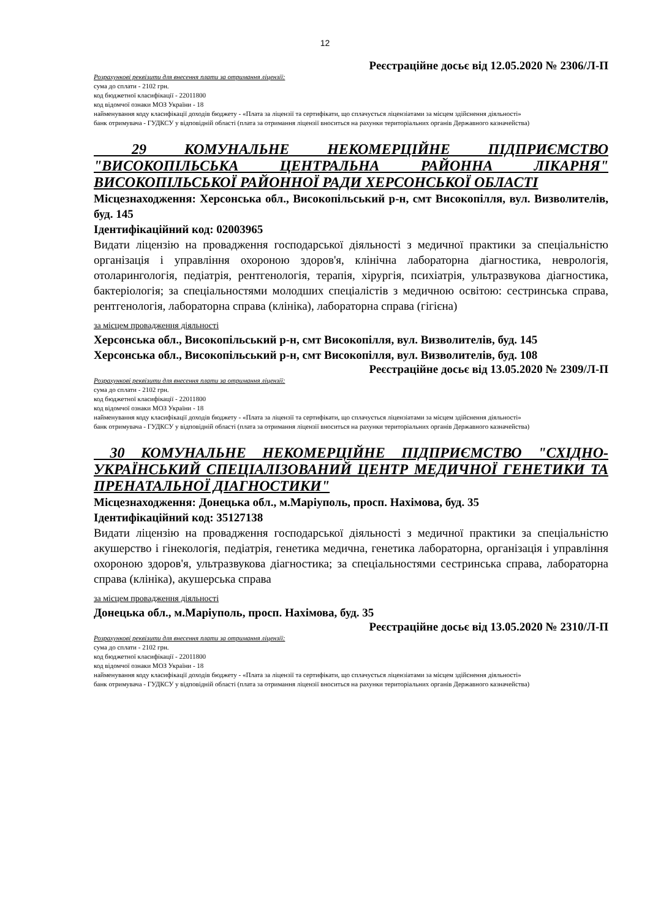12
Реєстраційне досьє від 12.05.2020 № 2306/Л-П
Розрахункові реквізити для внесення плати за отримання ліцензії:
сума до сплати - 2102 грн.
код бюджетної класифікації - 22011800
код відомчої ознаки МОЗ України - 18
найменування коду класифікації доходів бюджету - «Плата за ліцензії та сертифікати, що сплачується ліцензіатами за місцем здійснення діяльності»
банк отримувача - ГУДКСУ у відповідній області (плата за отримання ліцензії вноситься на рахунки територіальних органів Державного казначейства)
29 КОМУНАЛЬНЕ НЕКОМЕРЦІЙНЕ ПІДПРИЄМСТВО "ВИСОКОПІЛЬСЬКА ЦЕНТРАЛЬНА РАЙОННА ЛІКАРНЯ" ВИСОКОПІЛЬСЬКОЇ РАЙОННОЇ РАДИ ХЕРСОНСЬКОЇ ОБЛАСТІ
Місцезнаходження: Херсонська обл., Високопільський р-н, смт Високопілля, вул. Визволителів, буд. 145
Ідентифікаційний код: 02003965
Видати ліцензію на провадження господарської діяльності з медичної практики за спеціальністю організація і управління охороною здоров'я, клінічна лабораторна діагностика, неврологія, отоларингологія, педіатрія, рентгенологія, терапія, хірургія, психіатрія, ультразвукова діагностика, бактеріологія; за спеціальностями молодших спеціалістів з медичною освітою: сестринська справа, рентгенологія, лабораторна справа (клініка), лабораторна справа (гігієна)
за місцем провадження діяльності
Херсонська обл., Високопільський р-н, смт Високопілля, вул. Визволителів, буд. 145
Херсонська обл., Високопільський р-н, смт Високопілля, вул. Визволителів, буд. 108
Реєстраційне досьє від 13.05.2020 № 2309/Л-П
Розрахункові реквізити для внесення плати за отримання ліцензії:
сума до сплати - 2102 грн.
код бюджетної класифікації - 22011800
код відомчої ознаки МОЗ України - 18
найменування коду класифікації доходів бюджету - «Плата за ліцензії та сертифікати, що сплачується ліцензіатами за місцем здійснення діяльності»
банк отримувача - ГУДКСУ у відповідній області (плата за отримання ліцензії вноситься на рахунки територіальних органів Державного казначейства)
30 КОМУНАЛЬНЕ НЕКОМЕРЦІЙНЕ ПІДПРИЄМСТВО "СХІДНО-УКРАЇНСЬКИЙ СПЕЦІАЛІЗОВАНИЙ ЦЕНТР МЕДИЧНОЇ ГЕНЕТИКИ ТА ПРЕНАТАЛЬНОЇ ДІАГНОСТИКИ"
Місцезнаходження: Донецька обл., м.Маріуполь, просп. Нахімова, буд. 35
Ідентифікаційний код: 35127138
Видати ліцензію на провадження господарської діяльності з медичної практики за спеціальністю акушерство і гінекологія, педіатрія, генетика медична, генетика лабораторна, організація і управління охороною здоров'я, ультразвукова діагностика; за спеціальностями сестринська справа, лабораторна справа (клініка), акушерська справа
за місцем провадження діяльності
Донецька обл., м.Маріуполь, просп. Нахімова, буд. 35
Реєстраційне досьє від 13.05.2020 № 2310/Л-П
Розрахункові реквізити для внесення плати за отримання ліцензії:
сума до сплати - 2102 грн.
код бюджетної класифікації - 22011800
код відомчої ознаки МОЗ України - 18
найменування коду класифікації доходів бюджету - «Плата за ліцензії та сертифікати, що сплачується ліцензіатами за місцем здійснення діяльності»
банк отримувача - ГУДКСУ у відповідній області (плата за отримання ліцензії вноситься на рахунки територіальних органів Державного казначейства)